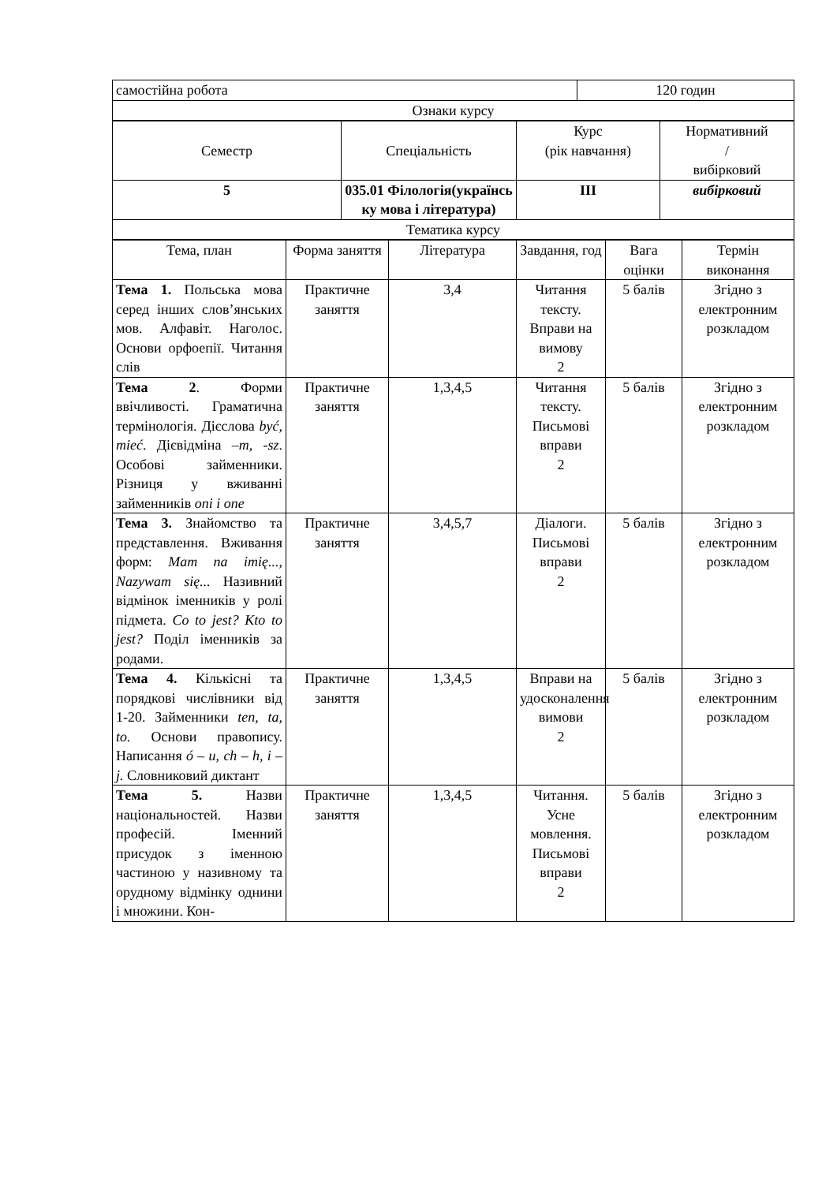| самостійна робота | 120 годин |
| Ознаки курсу | |
| Семестр | Спеціальність | Курс (рік навчання) | Нормативний / вибірковий |
| 5 | 035.01 Філологія(українсь ку мова і література) | III | вибірковий |
| Тематика курсу | | | |
| Тема, план | Форма заняття | Література | Завдання, год | Вага оцінки | Термін виконання |
| Тема 1. Польська мова серед інших слов’янських мов. Алфавіт. Наголос. Основи орфоепії. Читання слів | Практичне заняття | 3,4 | Читання тексту. Вправи на вимову 2 | 5 балів | Згідно з електронним розкладом |
| Тема 2 . Форми ввічливості. Граматична термінологія. Дієслова być, mieć . Дієвідміна –m, -sz . Особові займенники. Різниця у вживанні займенників oni i one | Практичне заняття | 1,3,4,5 | Читання тексту. Письмові вправи 2 | 5 балів | Згідно з електронним розкладом |
| Тема 3. Знайомство та представлення. Вживання форм: Mam na imię..., Nazywam się... Називний відмінок іменників у ролі підмета. Co to jest? Kto to jest? Поділ іменників за родами. | Практичне заняття | 3,4,5,7 | Діалоги. Письмові вправи 2 | 5 балів | Згідно з електронним розкладом |
| Тема 4. Кількісні та порядкові числівники від 1-20. Займенники ten, ta, to. Основи правопису. Написання ó – u, ch – h, i – j. Словниковий диктант | Практичне заняття | 1,3,4,5 | Вправи на удосконалення вимови 2 | 5 балів | Згідно з електронним розкладом |
| Тема 5. Назви національностей. Назви професій. Іменний присудок з іменною частиною у називному та орудному відмінку однини і множини. Кон- | Практичне заняття | 1,3,4,5 | Читання. Усне мовлення. Письмові вправи 2 | 5 балів | Згідно з електронним розкладом |